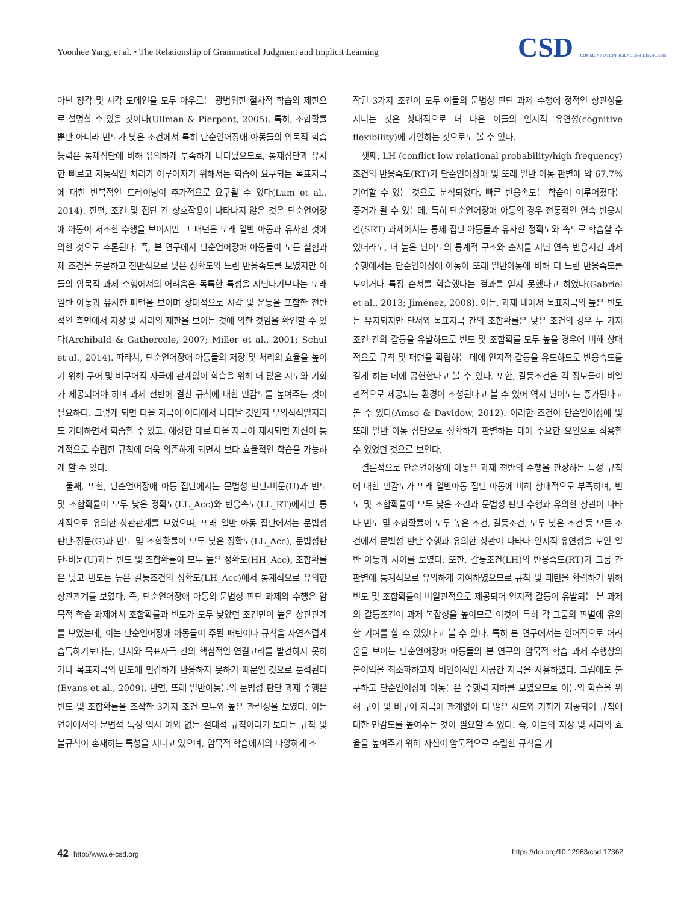Yoonhee Yang, et al. • The Relationship of Grammatical Judgment and Implicit Learning
CSD COMMUNICATION SCIENCES & DISORDERS
아닌 청각 및 시각 도메인을 모두 아우르는 광범위한 절차적 학습의 제한으로 설명할 수 있을 것이다(Ullman & Pierpont, 2005). 특히, 조합확률 뿐만 아니라 빈도가 낮은 조건에서 특히 단순언어장애 아동들의 암묵적 학습능력은 통제집단에 비해 유의하게 부족하게 나타났으므로, 통제집단과 유사한 빠르고 자동적인 처리가 이루어지기 위해서는 학습이 요구되는 목표자극에 대한 반복적인 트레이닝이 추가적으로 요구될 수 있다(Lum et al., 2014). 한편, 조건 및 집단 간 상호작용이 나타나지 않은 것은 단순언어장애 아동이 저조한 수행을 보이지만 그 패턴은 또래 일반 아동과 유사한 것에 의한 것으로 추론된다. 즉, 본 연구에서 단순언어장애 아동들이 모든 실험과제 조건을 불문하고 전반적으로 낮은 정확도와 느린 반응속도를 보였지만 이들의 암묵적 과제 수행에서의 어려움은 독특한 특성을 지닌다기보다는 또래 일반 아동과 유사한 패턴을 보이며 상대적으로 시각 및 운동을 포함한 전반적인 측면에서 저장 및 처리의 제한을 보이는 것에 의한 것임을 확인할 수 있다(Archibald & Gathercole, 2007; Miller et al., 2001; Schul et al., 2014). 따라서, 단순언어장애 아동들의 저장 및 처리의 효율을 높이기 위해 구어 및 비구어적 자극에 관계없이 학습을 위해 더 많은 시도와 기회가 제공되어야 하며 과제 전반에 걸친 규칙에 대한 민감도를 높여주는 것이 필요하다. 그렇게 되면 다음 자극이 어디에서 나타날 것인지 무의식적일지라도 기대하면서 학습할 수 있고, 예상한 대로 다음 자극이 제시되면 자신이 통계적으로 수립한 규칙에 더욱 의존하게 되면서 보다 효율적인 학습을 가능하게 할 수 있다.
둘째, 또한, 단순언어장애 아동 집단에서는 문법성 판단-비문(U)과 빈도 및 조합확률이 모두 낮은 정확도(LL_Acc)와 반응속도(LL_RT)에서만 통계적으로 유의한 상관관계를 보였으며, 또래 일반 아동 집단에서는 문법성 판단-정문(G)과 빈도 및 조합확률이 모두 낮은 정확도(LL_Acc), 문법성판단-비문(U)과는 빈도 및 조합확률이 모두 높은 정확도(HH_Acc), 조합확률은 낮고 빈도는 높은 갈등조건의 정확도(LH_Acc)에서 통계적으로 유의한 상관관계를 보였다. 즉, 단순언어장애 아동의 문법성 판단 과제의 수행은 암묵적 학습 과제에서 조합확률과 빈도가 모두 낮았던 조건만이 높은 상관관계를 보였는데, 이는 단순언어장애 아동들이 주된 패턴이나 규칙을 자연스럽게 습득하기보다는, 단서와 목표자극 간의 핵심적인 연결고리를 발견하지 못하거나 목표자극의 빈도에 민감하게 반응하지 못하기 때문인 것으로 분석된다(Evans et al., 2009). 반면, 또래 일반아동들의 문법성 판단 과제 수행은 빈도 및 조합확률을 조작한 3가지 조건 모두와 높은 관련성을 보였다. 이는 언어에서의 문법적 특성 역시 예외 없는 절대적 규칙이라기 보다는 규칙 및 불규칙이 혼재하는 특성을 지니고 있으며, 암묵적 학습에서의 다양하게 조
작된 3가지 조건이 모두 이들의 문법성 판단 과제 수행에 정적인 상관성을 지니는 것은 상대적으로 더 나은 이들의 인지적 유연성(cognitive flexibility)에 기인하는 것으로도 볼 수 있다.
셋째, LH (conflict low relational probability/high frequency) 조건의 반응속도(RT)가 단순언어장애 및 또래 일반 아동 판별에 약 67.7% 기여할 수 있는 것으로 분석되었다. 빠른 반응속도는 학습이 이루어졌다는 증거가 될 수 있는데, 특히 단순언어장애 아동의 경우 전통적인 연속 반응시간(SRT) 과제에서는 통제 집단 아동들과 유사한 정확도와 속도로 학습할 수 있더라도, 더 높은 난이도의 통계적 구조와 순서를 지닌 연속 반응시간 과제 수행에서는 단순언어장애 아동이 또래 일반아동에 비해 더 느린 반응속도를 보이거나 특정 순서를 학습했다는 결과를 얻지 못했다고 하였다(Gabriel et al., 2013; Jiménez, 2008). 이는, 과제 내에서 목표자극의 높은 빈도는 유지되지만 단서와 목표자극 간의 조합확률은 낮은 조건의 경우 두 가지 조건 간의 갈등을 유발하므로 빈도 및 조합확률 모두 높을 경우에 비해 상대적으로 규칙 및 패턴을 확립하는 데에 인지적 갈등을 유도하므로 반응속도를 길게 하는 데에 공헌한다고 볼 수 있다. 또한, 갈등조건은 각 정보들이 비일관적으로 제공되는 환경이 조성된다고 볼 수 있어 역시 난이도는 증가된다고 볼 수 있다(Amso & Davidow, 2012). 이러한 조건이 단순언어장애 및 또래 일반 아동 집단으로 정확하게 판별하는 데에 주요한 요인으로 작용할 수 있었던 것으로 보인다.
결론적으로 단순언어장애 아동은 과제 전반의 수행을 관장하는 특정 규칙에 대한 민감도가 또래 일반아동 집단 아동에 비해 상대적으로 부족하며, 빈도 및 조합확률이 모두 낮은 조건과 문법성 판단 수행과 유의한 상관이 나타나 빈도 및 조합확률이 모두 높은 조건, 갈등조건, 모두 낮은 조건 등 모든 조건에서 문법성 판단 수행과 유의한 상관이 나타나 인지적 유연성을 보인 일반 아동과 차이를 보였다. 또한, 갈등조건(LH)의 반응속도(RT)가 그룹 간 판별에 통계적으로 유의하게 기여하였으므로 규칙 및 패턴을 확립하기 위해 빈도 및 조합확률이 비일관적으로 제공되어 인지적 갈등이 유발되는 본 과제의 갈등조건이 과제 복잡성을 높이므로 이것이 특히 각 그룹의 판별에 유의한 기여를 할 수 있었다고 볼 수 있다. 특히 본 연구에서는 언어적으로 어려움을 보이는 단순언어장애 아동들의 본 연구의 암묵적 학습 과제 수행상의 불이익을 최소화하고자 비언어적인 시공간 자극을 사용하였다. 그럼에도 불구하고 단순언어장애 아동들은 수행력 저하를 보였으므로 이들의 학습을 위해 구어 및 비구어 자극에 관계없이 더 많은 시도와 기회가 제공되어 규칙에 대한 민감도를 높여주는 것이 필요할 수 있다. 즉, 이들의 저장 및 처리의 효율을 높여주기 위해 자신이 암묵적으로 수립한 규칙을 기
42 http://www.e-csd.org https://doi.org/10.12963/csd.17362